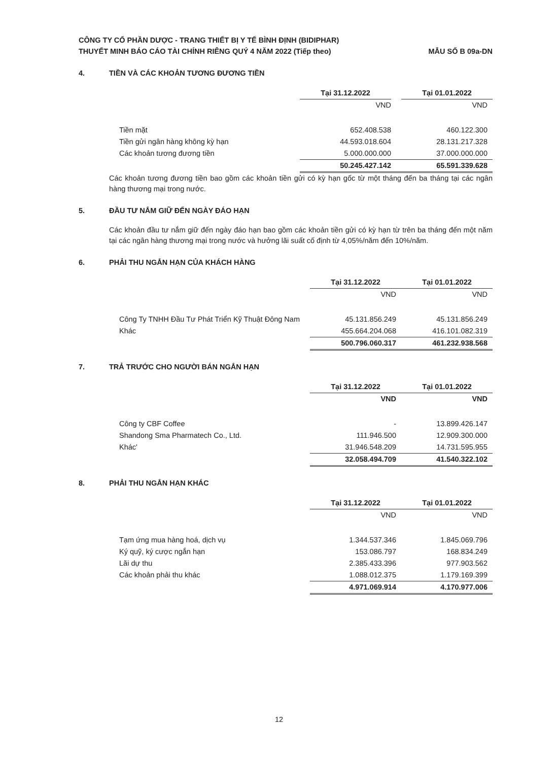CÔNG TY CỔ PHẦN DƯỢC - TRANG THIẾT BỊ Y TẾ BÌNH ĐỊNH (BIDIPHAR)
THUYẾT MINH BÁO CÁO TÀI CHÍNH RIÊNG QUÝ 4 NĂM 2022 (Tiếp theo)
MẪU SỐ B 09a-DN
4. TIỀN VÀ CÁC KHOẢN TƯƠNG ĐƯƠNG TIỀN
| | Tại 31.12.2022 | Tại 01.01.2022 |
| | VND | VND |
| Tiền mặt | 652.408.538 | 460.122.300 |
| Tiền gửi ngân hàng không kỳ hạn | 44.593.018.604 | 28.131.217.328 |
| Các khoản tương đương tiền | 5.000.000.000 | 37.000.000.000 |
| | 50.245.427.142 | 65.591.339.628 |
Các khoản tương đương tiền bao gồm các khoản tiền gửi có kỳ hạn gốc từ một tháng đến ba tháng tại các ngân hàng thương mại trong nước.
5. ĐẦU TƯ NẮM GIỮ ĐẾN NGÀY ĐÁO HẠN
Các khoản đầu tư nắm giữ đến ngày đáo hạn bao gồm các khoản tiền gửi có kỳ hạn từ trên ba tháng đến một năm tại các ngân hàng thương mại trong nước và hưởng lãi suất cố định từ 4,05%/năm đến 10%/năm.
6. PHẢI THU NGẮN HẠN CỦA KHÁCH HÀNG
| | Tại 31.12.2022 | Tại 01.01.2022 |
| | VND | VND |
| Công Ty TNHH Đầu Tư Phát Triển Kỹ Thuật Đông Nam | 45.131.856.249 | 45.131.856.249 |
| Khác | 455.664.204.068 | 416.101.082.319 |
| | 500.796.060.317 | 461.232.938.568 |
7. TRẢ TRƯỚC CHO NGƯỜI BÁN NGẮN HẠN
| | Tại 31.12.2022 | Tại 01.01.2022 |
| | VND | VND |
| Công ty CBF Coffee | - | 13.899.426.147 |
| Shandong Sma Pharmatech Co., Ltd. | 111.946.500 | 12.909.300.000 |
| Khác' | 31.946.548.209 | 14.731.595.955 |
| | 32.058.494.709 | 41.540.322.102 |
8. PHẢI THU NGẮN HẠN KHÁC
| | Tại 31.12.2022 | Tại 01.01.2022 |
| | VND | VND |
| Tạm ứng mua hàng hoá, dịch vụ | 1.344.537.346 | 1.845.069.796 |
| Ký quỹ, ký cược ngắn hạn | 153.086.797 | 168.834.249 |
| Lãi dự thu | 2.385.433.396 | 977.903.562 |
| Các khoản phải thu khác | 1.088.012.375 | 1.179.169.399 |
| | 4.971.069.914 | 4.170.977.006 |
12